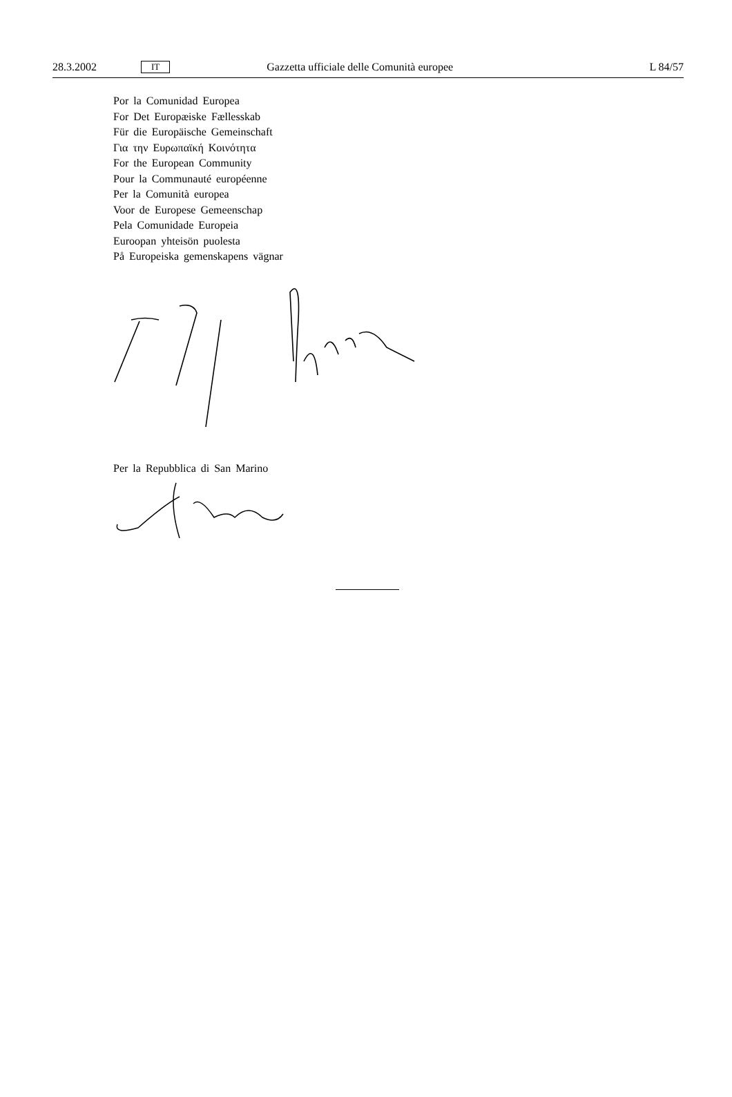28.3.2002 IT Gazzetta ufficiale delle Comunità europee L 84/57
Por la Comunidad Europea
For Det Europæiske Fællesskab
Für die Europäische Gemeinschaft
Για την Ευρωπαϊκή Κοινότητα
For the European Community
Pour la Communauté européenne
Per la Comunità europea
Voor de Europese Gemeenschap
Pela Comunidade Europeia
Euroopan yhteisön puolesta
På Europeiska gemenskapens vägnar
Per la Repubblica di San Marino